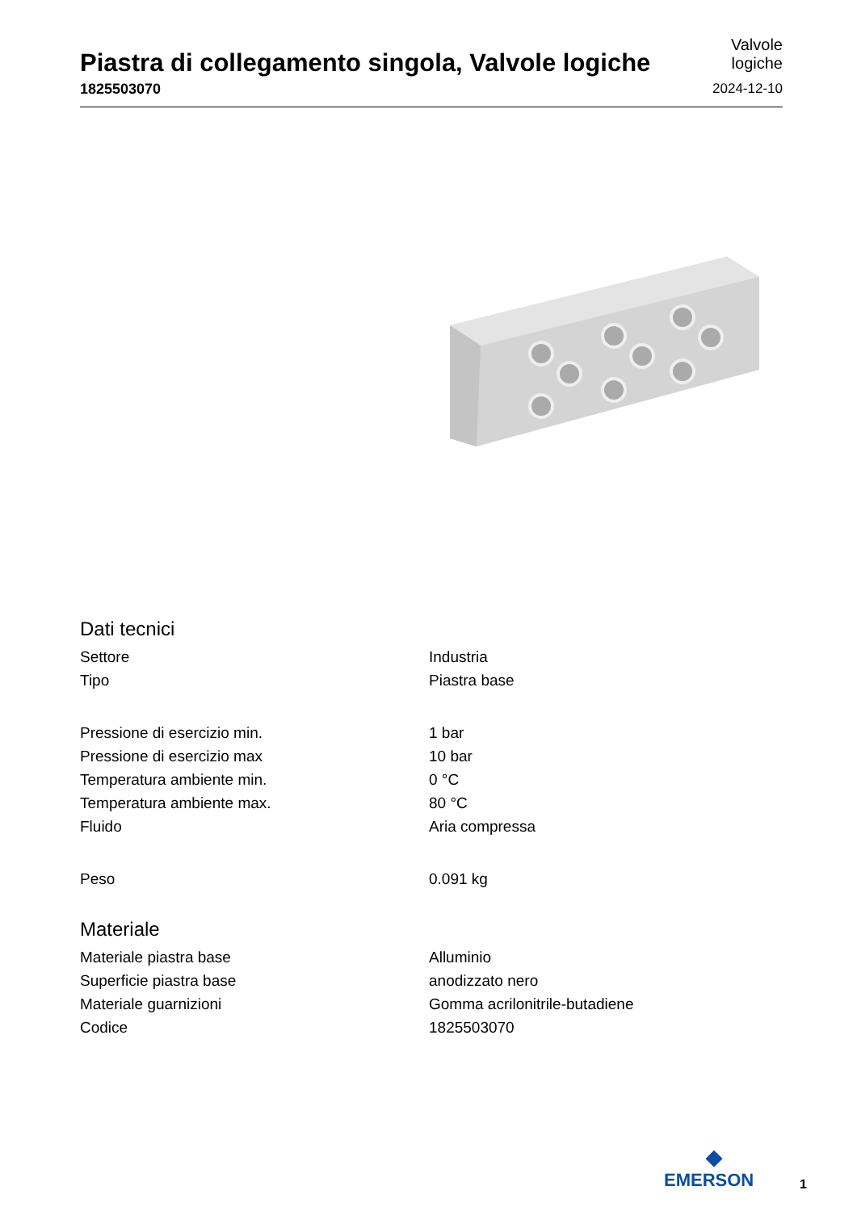Piastra di collegamento singola, Valvole logiche
1825503070
Valvole
logiche
2024-12-10
Dati tecnici
| Settore | Industria |
| Tipo | Piastra base |
| Pressione di esercizio min. | 1 bar |
| Pressione di esercizio max | 10 bar |
| Temperatura ambiente min. | 0 °C |
| Temperatura ambiente max. | 80 °C |
| Fluido | Aria compressa |
| Peso | 0.091 kg |
Materiale
| Materiale piastra base | Alluminio |
| Superficie piastra base | anodizzato nero |
| Materiale guarnizioni | Gomma acrilonitrile-butadiene |
| Codice | 1825503070 |
◆
EMERSON
1